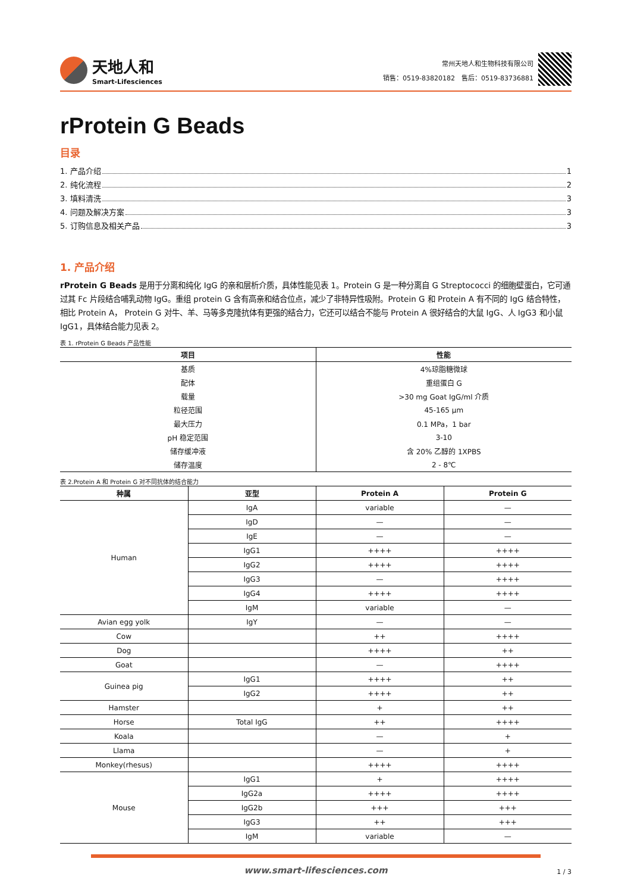天地人和
Smart-Lifesciences
常州天地人和生物科技有限公司
销售：0519-83820182　售后：0519-83736881
rProtein G Beads
目录
1. 产品介绍 1
2. 纯化流程 2
3. 填料清洗 3
4. 问题及解决方案 3
5. 订购信息及相关产品 3
1. 产品介绍
rProtein G Beads 是用于分离和纯化 IgG 的亲和层析介质，具体性能见表 1。Protein G 是一种分离自 G Streptococci 的细胞壁蛋白，它可通过其 Fc 片段结合哺乳动物 IgG。重组 protein G 含有高亲和结合位点，减少了非特异性吸附。Protein G 和 Protein A 有不同的 IgG 结合特性，相比 Protein A， Protein G 对牛、羊、马等多克隆抗体有更强的结合力，它还可以结合不能与 Protein A 很好结合的大鼠 IgG、人 IgG3 和小鼠 IgG1，具体结合能力见表 2。
表 1. rProtein G Beads 产品性能
| 项目 | 性能 |
| --- | --- |
| 基质 | 4%琼脂糖微球 |
| 配体 | 重组蛋白 G |
| 载量 | >30 mg Goat IgG/ml 介质 |
| 粒径范围 | 45-165 μm |
| 最大压力 | 0.1 MPa，1 bar |
| pH 稳定范围 | 3-10 |
| 储存缓冲液 | 含 20% 乙醇的 1XPBS |
| 储存温度 | 2 - 8℃ |
表 2.Protein A 和 Protein G 对不同抗体的结合能力
| 种属 | 亚型 | Protein A | Protein G |
| --- | --- | --- | --- |
| Human | IgA | variable | — |
| | IgD | — | — |
| | IgE | — | — |
| | IgG1 | ++++ | ++++ |
| | IgG2 | ++++ | ++++ |
| | IgG3 | — | ++++ |
| | IgG4 | ++++ | ++++ |
| | IgM | variable | — |
| Avian egg yolk | IgY | — | — |
| Cow | | ++ | ++++ |
| Dog | | ++++ | ++ |
| Goat | | — | ++++ |
| Guinea pig | IgG1 | ++++ | ++ |
| | IgG2 | ++++ | ++ |
| Hamster | | + | ++ |
| Horse | Total IgG | ++ | ++++ |
| Koala | | — | + |
| Llama | | — | + |
| Monkey(rhesus) | | ++++ | ++++ |
| Mouse | IgG1 | + | ++++ |
| | IgG2a | ++++ | ++++ |
| | IgG2b | +++ | +++ |
| | IgG3 | ++ | +++ |
| | IgM | variable | — |
www.smart-lifesciences.com
1 / 3